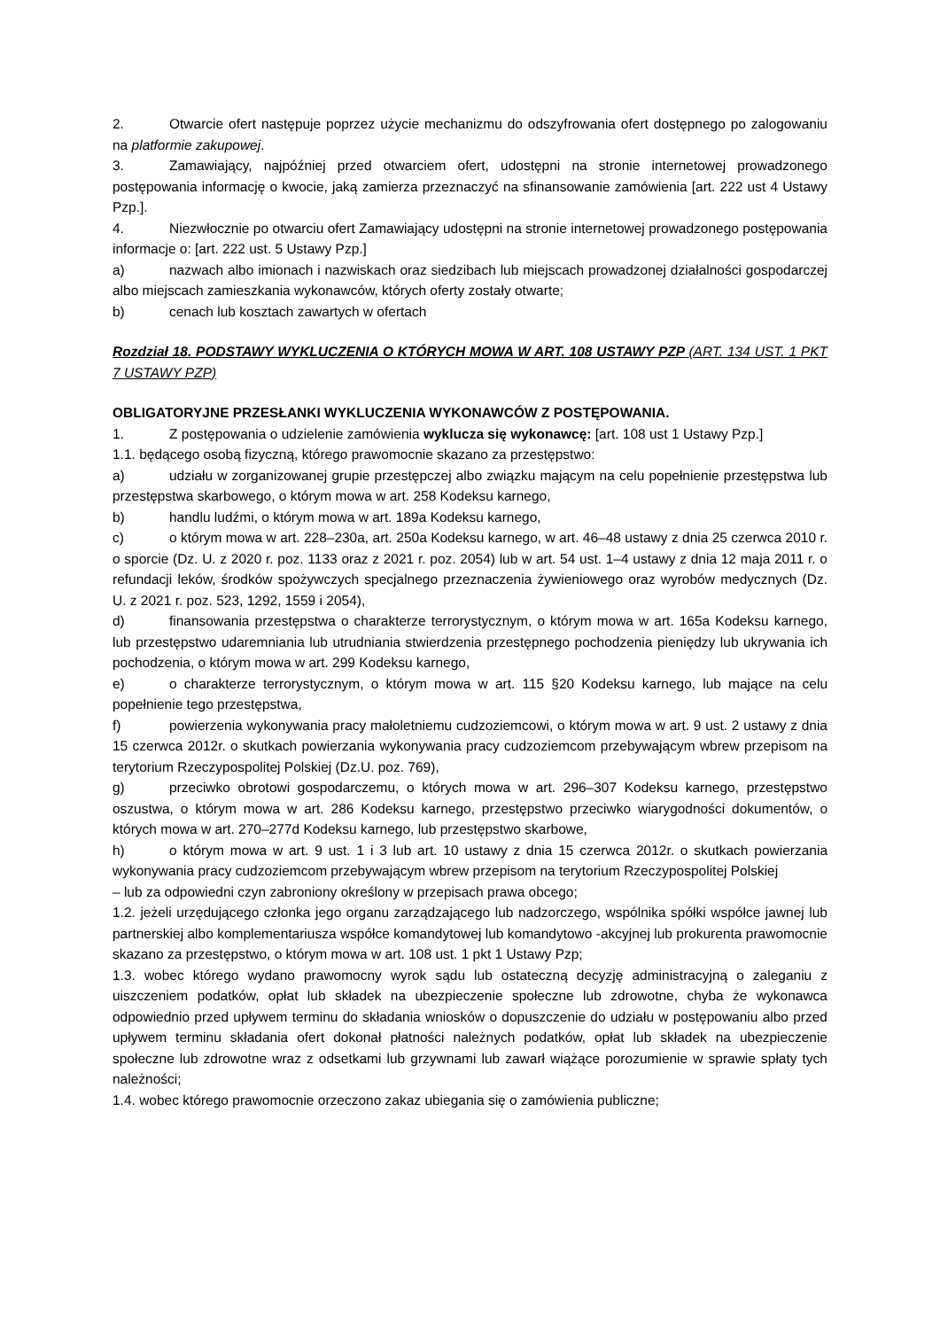2. Otwarcie ofert następuje poprzez użycie mechanizmu do odszyfrowania ofert dostępnego po zalogowaniu na platformie zakupowej.
3. Zamawiający, najpóźniej przed otwarciem ofert, udostępni na stronie internetowej prowadzonego postępowania informację o kwocie, jaką zamierza przeznaczyć na sfinansowanie zamówienia [art. 222 ust 4 Ustawy Pzp.].
4. Niezwłocznie po otwarciu ofert Zamawiający udostępni na stronie internetowej prowadzonego postępowania informacje o: [art. 222 ust. 5 Ustawy Pzp.]
a) nazwach albo imionach i nazwiskach oraz siedzibach lub miejscach prowadzonej działalności gospodarczej albo miejscach zamieszkania wykonawców, których oferty zostały otwarte;
b) cenach lub kosztach zawartych w ofertach
Rozdział 18. PODSTAWY WYKLUCZENIA O KTÓRYCH MOWA W ART. 108 USTAWY PZP (ART. 134 UST. 1 PKT 7 USTAWY PZP)
OBLIGATORYJNE PRZESŁANKI WYKLUCZENIA WYKONAWCÓW Z POSTĘPOWANIA.
1. Z postępowania o udzielenie zamówienia wyklucza się wykonawcę: [art. 108 ust 1 Ustawy Pzp.]
1.1. będącego osobą fizyczną, którego prawomocnie skazano za przestępstwo:
a) udziału w zorganizowanej grupie przestępczej albo związku mającym na celu popełnienie przestępstwa lub przestępstwa skarbowego, o którym mowa w art. 258 Kodeksu karnego,
b) handlu ludźmi, o którym mowa w art. 189a Kodeksu karnego,
c) o którym mowa w art. 228–230a, art. 250a Kodeksu karnego, w art. 46–48 ustawy z dnia 25 czerwca 2010 r. o sporcie (Dz. U. z 2020 r. poz. 1133 oraz z 2021 r. poz. 2054) lub w art. 54 ust. 1–4 ustawy z dnia 12 maja 2011 r. o refundacji leków, środków spożywczych specjalnego przeznaczenia żywieniowego oraz wyrobów medycznych (Dz. U. z 2021 r. poz. 523, 1292, 1559 i 2054),
d) finansowania przestępstwa o charakterze terrorystycznym, o którym mowa w art. 165a Kodeksu karnego, lub przestępstwo udaremniania lub utrudniania stwierdzenia przestępnego pochodzenia pieniędzy lub ukrywania ich pochodzenia, o którym mowa w art. 299 Kodeksu karnego,
e) o charakterze terrorystycznym, o którym mowa w art. 115 §20 Kodeksu karnego, lub mające na celu popełnienie tego przestępstwa,
f) powierzenia wykonywania pracy małoletniemu cudzoziemcowi, o którym mowa w art. 9 ust. 2 ustawy z dnia 15 czerwca 2012r. o skutkach powierzania wykonywania pracy cudzoziemcom przebywającym wbrew przepisom na terytorium Rzeczypospolitej Polskiej (Dz.U. poz. 769),
g) przeciwko obrotowi gospodarczemu, o których mowa w art. 296–307 Kodeksu karnego, przestępstwo oszustwa, o którym mowa w art. 286 Kodeksu karnego, przestępstwo przeciwko wiarygodności dokumentów, o których mowa w art. 270–277d Kodeksu karnego, lub przestępstwo skarbowe,
h) o którym mowa w art. 9 ust. 1 i 3 lub art. 10 ustawy z dnia 15 czerwca 2012r. o skutkach powierzania wykonywania pracy cudzoziemcom przebywającym wbrew przepisom na terytorium Rzeczypospolitej Polskiej
– lub za odpowiedni czyn zabroniony określony w przepisach prawa obcego;
1.2. jeżeli urzędującego członka jego organu zarządzającego lub nadzorczego, wspólnika spółki współce jawnej lub partnerskiej albo komplementariusza współce komandytowej lub komandytowo -akcyjnej lub prokurenta prawomocnie skazano za przestępstwo, o którym mowa w art. 108 ust. 1 pkt 1 Ustawy Pzp;
1.3. wobec którego wydano prawomocny wyrok sądu lub ostateczną decyzję administracyjną o zaleganiu z uiszczeniem podatków, opłat lub składek na ubezpieczenie społeczne lub zdrowotne, chyba że wykonawca odpowiednio przed upływem terminu do składania wniosków o dopuszczenie do udziału w postępowaniu albo przed upływem terminu składania ofert dokonał płatności należnych podatków, opłat lub składek na ubezpieczenie społeczne lub zdrowotne wraz z odsetkami lub grzywnami lub zawarł wiążące porozumienie w sprawie spłaty tych należności;
1.4. wobec którego prawomocnie orzeczono zakaz ubiegania się o zamówienia publiczne;